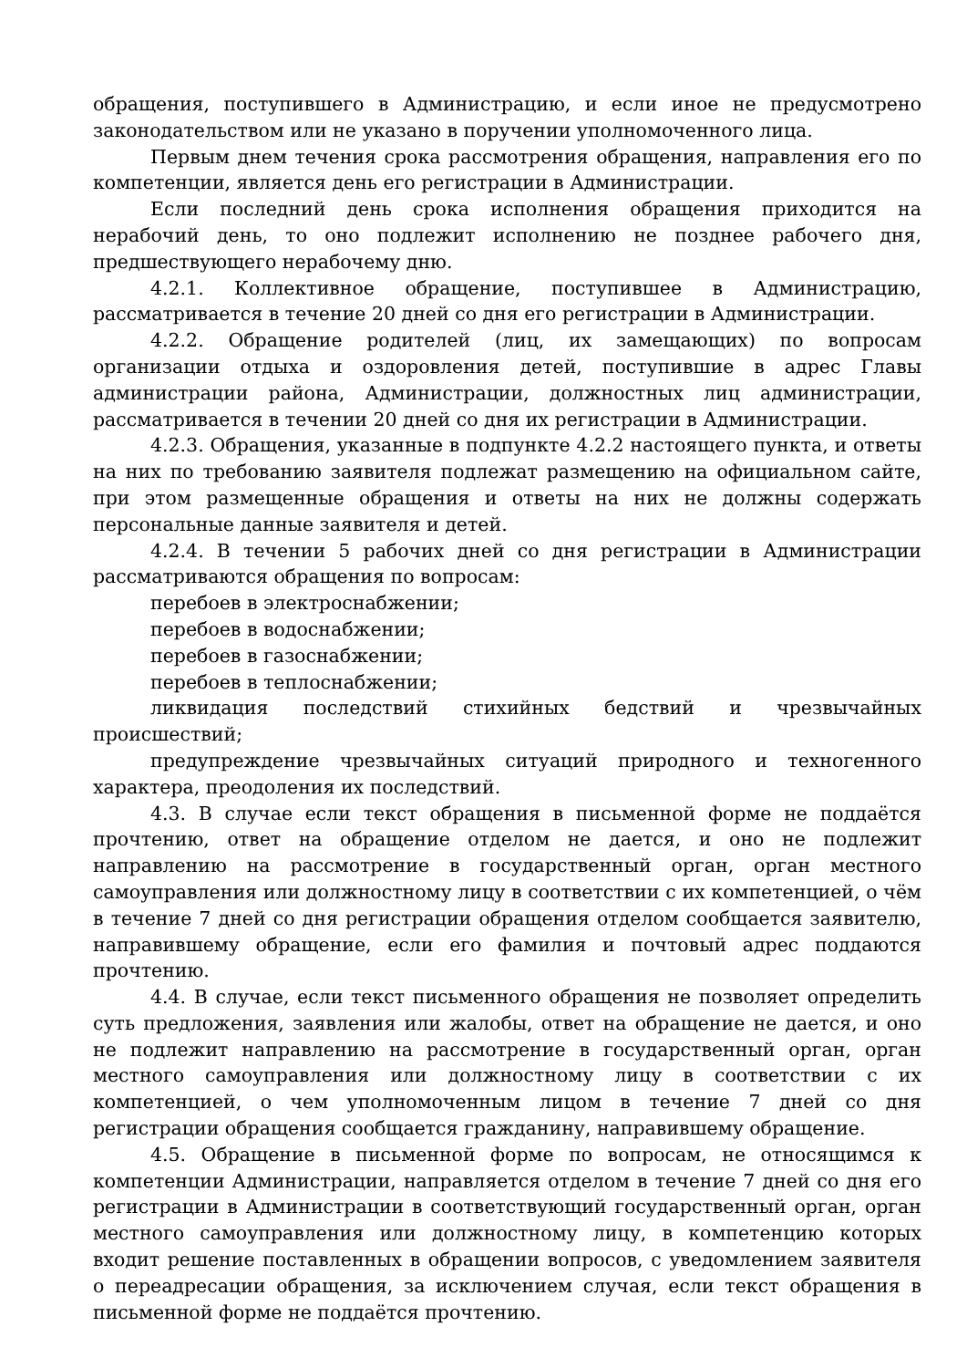обращения, поступившего в Администрацию, и если иное не предусмотрено законодательством или не указано в поручении уполномоченного лица.
Первым днем течения срока рассмотрения обращения, направления его по компетенции, является день его регистрации в Администрации.
Если последний день срока исполнения обращения приходится на нерабочий день, то оно подлежит исполнению не позднее рабочего дня, предшествующего нерабочему дню.
4.2.1. Коллективное обращение, поступившее в Администрацию, рассматривается в течение 20 дней со дня его регистрации в Администрации.
4.2.2. Обращение родителей (лиц, их замещающих) по вопросам организации отдыха и оздоровления детей, поступившие в адрес Главы администрации района, Администрации, должностных лиц администрации, рассматривается в течении 20 дней со дня их регистрации в Администрации.
4.2.3. Обращения, указанные в подпункте 4.2.2 настоящего пункта, и ответы на них по требованию заявителя подлежат размещению на официальном сайте, при этом размещенные обращения и ответы на них не должны содержать персональные данные заявителя и детей.
4.2.4. В течении 5 рабочих дней со дня регистрации в Администрации рассматриваются обращения по вопросам:
перебоев в электроснабжении;
перебоев в водоснабжении;
перебоев в газоснабжении;
перебоев в теплоснабжении;
ликвидация последствий стихийных бедствий и чрезвычайных происшествий;
предупреждение чрезвычайных ситуаций природного и техногенного характера, преодоления их последствий.
4.3. В случае если текст обращения в письменной форме не поддаётся прочтению, ответ на обращение отделом не дается, и оно не подлежит направлению на рассмотрение в государственный орган, орган местного самоуправления или должностному лицу в соответствии с их компетенцией, о чём в течение 7 дней со дня регистрации обращения отделом сообщается заявителю, направившему обращение, если его фамилия и почтовый адрес поддаются прочтению.
4.4. В случае, если текст письменного обращения не позволяет определить суть предложения, заявления или жалобы, ответ на обращение не дается, и оно не подлежит направлению на рассмотрение в государственный орган, орган местного самоуправления или должностному лицу в соответствии с их компетенцией, о чем уполномоченным лицом в течение 7 дней со дня регистрации обращения сообщается гражданину, направившему обращение.
4.5. Обращение в письменной форме по вопросам, не относящимся к компетенции Администрации, направляется отделом в течение 7 дней со дня его регистрации в Администрации в соответствующий государственный орган, орган местного самоуправления или должностному лицу, в компетенцию которых входит решение поставленных в обращении вопросов, с уведомлением заявителя о переадресации обращения, за исключением случая, если текст обращения в письменной форме не поддаётся прочтению.